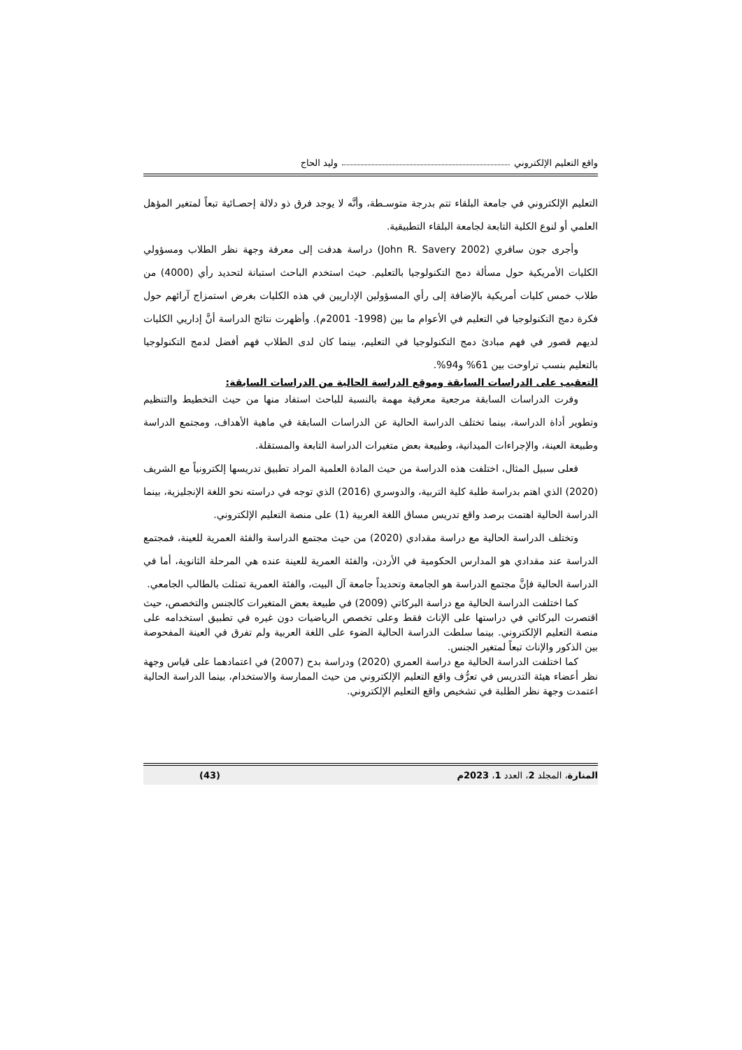واقع التعليم الإلكتروني وليد الحاج
التعليم الإلكتروني في جامعة البلقاء تتم بدرجة متوسـطة، وأنَّه لا يوجد فرق ذو دلالة إحصـائية تبعاً لمتغير المؤهل العلمي أو لنوع الكلية التابعة لجامعة البلقاء التطبيقية.
وأجرى جون سافري (John R. Savery 2002) دراسة هدفت إلى معرفة وجهة نظر الطلاب ومسؤولي الكليات الأمريكية حول مسألة دمج التكنولوجيا بالتعليم. حيث استخدم الباحث استبانة لتحديد رأي (4000) من طلاب خمس كليات أمريكية بالإضافة إلى رأي المسؤولين الإداريين في هذه الكليات بغرض استمزاج آرائهم حول فكرة دمج التكنولوجيا في التعليم في الأعوام ما بين (1998- 2001م). وأظهرت نتائج الدراسة أنَّ إداريي الكليات لديهم قصور في فهم مبادئ دمج التكنولوجيا في التعليم، بينما كان لدى الطلاب فهم أفضل لدمج التكنولوجيا بالتعليم بنسب تراوحت بين 61% و94%.
التعقيب على الدراسات السابقة وموقع الدراسة الحالية من الدراسات السابقة:
وفرت الدراسات السابقة مرجعية معرفية مهمة بالنسبة للباحث استفاد منها من حيث التخطيط والتنظيم وتطوير أداة الدراسة، بينما تختلف الدراسة الحالية عن الدراسات السابقة في ماهية الأهداف، ومجتمع الدراسة وطبيعة العينة، والإجراءات الميدانية، وطبيعة بعض متغيرات الدراسة التابعة والمستقلة.
فعلى سبيل المثال، اختلفت هذه الدراسة من حيث المادة العلمية المراد تطبيق تدريسها إلكترونياً مع الشريف (2020) الذي اهتم بدراسة طلبة كلية التربية، والدوسري (2016) الذي توجه في دراسته نحو اللغة الإنجليزية، بينما الدراسة الحالية اهتمت برصد واقع تدريس مساق اللغة العربية (1) على منصة التعليم الإلكتروني.
وتختلف الدراسة الحالية مع دراسة مقدادي (2020) من حيث مجتمع الدراسة والفئة العمرية للعينة، فمجتمع الدراسة عند مقدادي هو المدارس الحكومية في الأردن، والفئة العمرية للعينة عنده هي المرحلة الثانوية، أما في الدراسة الحالية فإنَّ مجتمع الدراسة هو الجامعة وتحديداً جامعة آل البيت، والفئة العمرية تمثلت بالطالب الجامعي.
كما اختلفت الدراسة الحالية مع دراسة البركاتي (2009) في طبيعة بعض المتغيرات كالجنس والتخصص، حيث اقتصرت البركاتي في دراستها على الإناث فقط وعلى تخصص الرياضيات دون غيره في تطبيق استخدامه على منصة التعليم الإلكتروني. بينما سلطت الدراسة الحالية الضوء على اللغة العربية ولم تفرق في العينة المفحوصة بين الذكور والإناث تبعاً لمتغير الجنس.
كما اختلفت الدراسة الحالية مع دراسة العمري (2020) ودراسة بدح (2007) في اعتمادهما على قياس وجهة نظر أعضاء هيئة التدريس في تعرُّف واقع التعليم الإلكتروني من حيث الممارسة والاستخدام، بينما الدراسة الحالية اعتمدت وجهة نظر الطلبة في تشخيص واقع التعليم الإلكتروني.
المنارة، المجلد 2، العدد 1، 2023م (43)